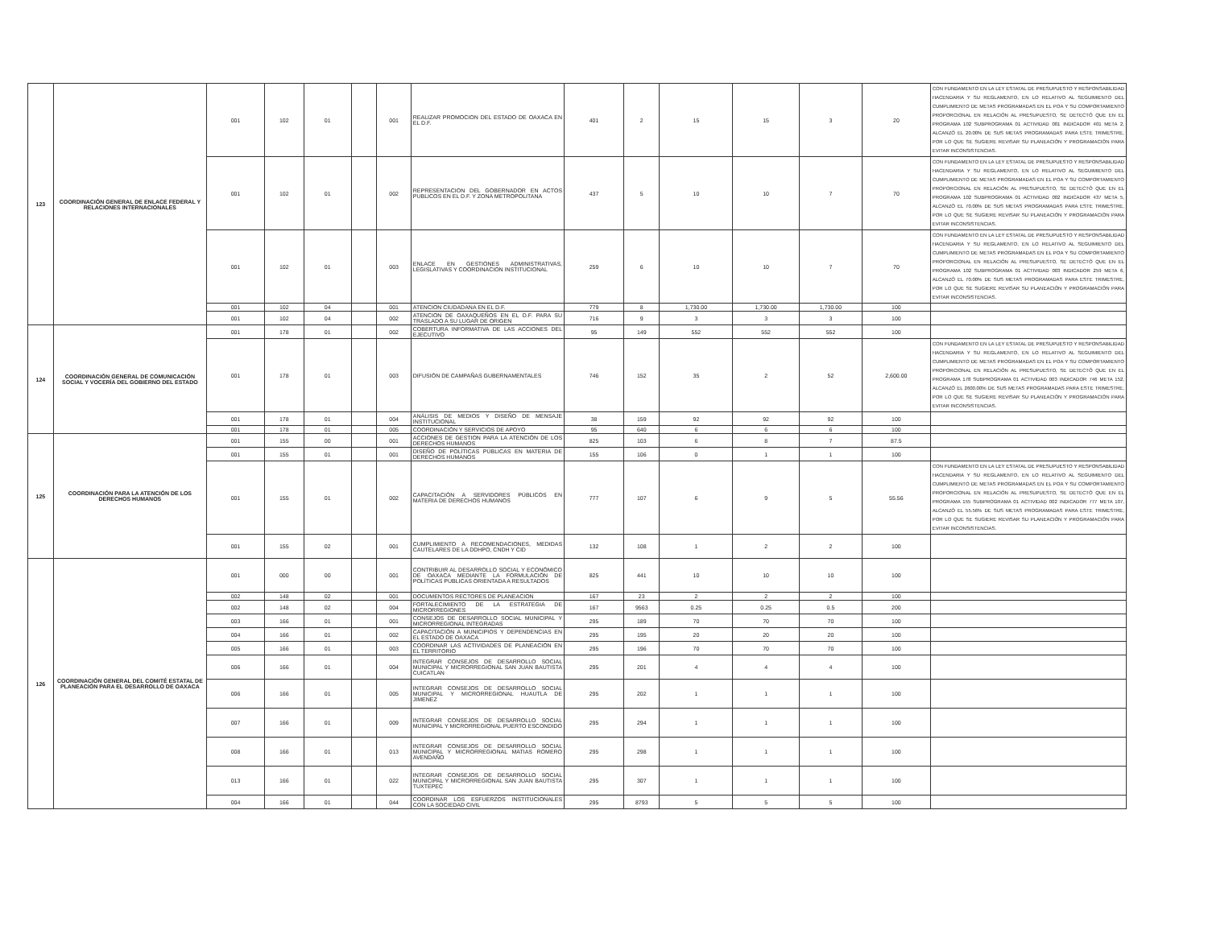| 123 | COORDINACIÓN GENERAL DE ENLACE FEDERAL Y RELACIONES INTERNACIONALES | 001 | 102 | 01 | | 001 | REALIZAR PROMOCION DEL ESTADO DE OAXACA EN EL D.F. | 401 | 2 | 15 | 15 | 3 | 20 | CON FUNDAMENTO EN LA LEY ESTATAL DE PRESUPUESTO Y RESPONSABILIDAD HACENDARIA Y SU REGLAMENTO, EN LO RELATIVO AL SEGUIMIENTO DEL CUMPLIMIENTO DE METAS PROGRAMADAS EN EL POA Y SU COMPORTAMIENTO PROPORCIONAL EN RELACIÓN AL PRESUPUESTO, SE DETECTÓ QUE EN EL PROGRAMA 102 SUBPROGRAMA 01 ACTIVIDAD 001 INDICADOR 401 META 2, ALCANZÓ EL 20.00% DE SUS METAS PROGRAMADAS PARA ESTE TRIMESTRE, POR LO QUE SE SUGIERE REVISAR SU PLANEACIÓN Y PROGRAMACIÓN PARA EVITAR INCONSISTENCIAS. |
| | | 001 | 102 | 01 | | 002 | REPRESENTACION DEL GOBERNADOR EN ACTOS PUBLICOS EN EL D.F. Y ZONA METROPOLITANA | 437 | 5 | 10 | 10 | 7 | 70 | CON FUNDAMENTO EN LA LEY ESTATAL DE PRESUPUESTO Y RESPONSABILIDAD HACENDARIA Y SU REGLAMENTO, EN LO RELATIVO AL SEGUIMIENTO DEL CUMPLIMIENTO DE METAS PROGRAMADAS EN EL POA Y SU COMPORTAMIENTO PROPORCIONAL EN RELACIÓN AL PRESUPUESTO, SE DETECTÓ QUE EN EL PROGRAMA 102 SUBPROGRAMA 01 ACTIVIDAD 002 INDICADOR 437 META 5, ALCANZÓ EL 70.00% DE SUS METAS PROGRAMADAS PARA ESTE TRIMESTRE, POR LO QUE SE SUGIERE REVISAR SU PLANEACIÓN Y PROGRAMACIÓN PARA EVITAR INCONSISTENCIAS. |
| | | 001 | 102 | 01 | | 003 | ENLACE EN GESTIONES ADMINISTRATIVAS, LEGISLATIVAS Y COORDINACION INSTITUCIONAL | 259 | 6 | 10 | 10 | 7 | 70 | CON FUNDAMENTO EN LA LEY ESTATAL DE PRESUPUESTO Y RESPONSABILIDAD HACENDARIA Y SU REGLAMENTO, EN LO RELATIVO AL SEGUIMIENTO DEL CUMPLIMIENTO DE METAS PROGRAMADAS EN EL POA Y SU COMPORTAMIENTO PROPORCIONAL EN RELACIÓN AL PRESUPUESTO, SE DETECTÓ QUE EN EL PROGRAMA 102 SUBPROGRAMA 01 ACTIVIDAD 003 INDICADOR 259 META 6, ALCANZÓ EL 70.00% DE SUS METAS PROGRAMADAS PARA ESTE TRIMESTRE, POR LO QUE SE SUGIERE REVISAR SU PLANEACIÓN Y PROGRAMACIÓN PARA EVITAR INCONSISTENCIAS. |
| | | 001 | 102 | 04 | | 001 | ATENCION CIUDADANA EN EL D.F. | 779 | 8 | 1,730.00 | 1,730.00 | 1,730.00 | 100 | |
| | | 001 | 102 | 04 | | 002 | ATENCION DE OAXAQUEÑOS EN EL D.F. PARA SU TRASLADO A SU LUGAR DE ORIGEN | 716 | 9 | 3 | 3 | 3 | 100 | |
| 124 | COORDINACIÓN GENERAL DE COMUNICACIÓN SOCIAL Y VOCERÍA DEL GOBIERNO DEL ESTADO | 001 | 178 | 01 | | 002 | COBERTURA INFORMATIVA DE LAS ACCIONES DEL EJECUTIVO | 95 | 149 | 552 | 552 | 552 | 100 | |
| | | 001 | 178 | 01 | | 003 | DIFUSIÓN DE CAMPAÑAS GUBERNAMENTALES | 746 | 152 | 35 | 2 | 52 | 2,600.00 | CON FUNDAMENTO EN LA LEY ESTATAL DE PRESUPUESTO Y RESPONSABILIDAD HACENDARIA Y SU REGLAMENTO, EN LO RELATIVO AL SEGUIMIENTO DEL CUMPLIMIENTO DE METAS PROGRAMADAS EN EL POA Y SU COMPORTAMIENTO PROPORCIONAL EN RELACIÓN AL PRESUPUESTO, SE DETECTÓ QUE EN EL PROGRAMA 178 SUBPROGRAMA 01 ACTIVIDAD 003 INDICADOR 746 META 152, ALCANZÓ EL 2600.00% DE SUS METAS PROGRAMADAS PARA ESTE TRIMESTRE, POR LO QUE SE SUGIERE REVISAR SU PLANEACIÓN Y PROGRAMACIÓN PARA EVITAR INCONSISTENCIAS. |
| | | 001 | 178 | 01 | | 004 | ANÁLISIS DE MEDIOS Y DISEÑO DE MENSAJE INSTITUCIONAL | 38 | 159 | 92 | 92 | 92 | 100 | |
| | | 001 | 178 | 01 | | 005 | COORDINACIÓN Y SERVICIOS DE APOYO | 95 | 640 | 6 | 6 | 6 | 100 | |
| 125 | COORDINACIÓN PARA LA ATENCIÓN DE LOS DERECHOS HUMANOS | 001 | 155 | 00 | | 001 | ACCIONES DE GESTION PARA LA ATENCIÓN DE LOS DERECHOS HUMANOS | 825 | 103 | 6 | 8 | 7 | 87.5 | |
| | | 001 | 155 | 01 | | 001 | DISEÑO DE POLÍTICAS PÚBLICAS EN MATERIA DE DERECHOS HUMANOS | 155 | 106 | 0 | 1 | 1 | 100 | |
| | | 001 | 155 | 01 | | 002 | CAPACITACIÓN A SERVIDORES PÚBLICOS EN MATERIA DE DERECHOS HUMANOS | 777 | 107 | 6 | 9 | 5 | 55.56 | CON FUNDAMENTO EN LA LEY ESTATAL DE PRESUPUESTO Y RESPONSABILIDAD HACENDARIA Y SU REGLAMENTO, EN LO RELATIVO AL SEGUIMIENTO DEL CUMPLIMIENTO DE METAS PROGRAMADAS EN EL POA Y SU COMPORTAMIENTO PROPORCIONAL EN RELACIÓN AL PRESUPUESTO, SE DETECTÓ QUE EN EL PROGRAMA 155 SUBPROGRAMA 01 ACTIVIDAD 002 INDICADOR 777 META 107, ALCANZÓ EL 55.56% DE SUS METAS PROGRAMADAS PARA ESTE TRIMESTRE, POR LO QUE SE SUGIERE REVISAR SU PLANEACIÓN Y PROGRAMACIÓN PARA EVITAR INCONSISTENCIAS. |
| | | 001 | 155 | 02 | | 001 | CUMPLIMIENTO A RECOMENDACIONES, MEDIDAS CAUTELARES DE LA DDHPO, CNDH Y CID | 132 | 108 | 1 | 2 | 2 | 100 | |
| 126 | COORDINACIÓN GENERAL DEL COMITÉ ESTATAL DE PLANEACIÓN PARA EL DESARROLLO DE OAXACA | 001 | 000 | 00 | | 001 | CONTRIBUIR AL DESARROLLO SOCIAL Y ECONÓMICO DE OAXACA MEDIANTE LA FORMULACIÓN DE POLÍTICAS PUBLICAS ORIENTADA A RESULTADOS | 825 | 441 | 10 | 10 | 10 | 100 | |
| | | 002 | 148 | 02 | | 001 | DOCUMENTOS RECTORES DE PLANEACION | 167 | 23 | 2 | 2 | 2 | 100 | |
| | | 002 | 148 | 02 | | 004 | FORTALECIMIENTO DE LA ESTRATEGIA DE MICRORREGIONES | 167 | 9563 | 0.25 | 0.25 | 0.5 | 200 | |
| | | 003 | 166 | 01 | | 001 | CONSEJOS DE DESARROLLO SOCIAL MUNICIPAL Y MICRORREGIONAL INTEGRADAS | 295 | 189 | 70 | 70 | 70 | 100 | |
| | | 004 | 166 | 01 | | 002 | CAPACITACIÓN A MUNICIPIOS Y DEPENDENCIAS EN EL ESTADO DE OAXACA | 295 | 195 | 20 | 20 | 20 | 100 | |
| | | 005 | 166 | 01 | | 003 | COORDINAR LAS ACTIVIDADES DE PLANEACIÓN EN EL TERRITORIO | 295 | 196 | 70 | 70 | 70 | 100 | |
| | | 006 | 166 | 01 | | 004 | INTEGRAR CONSEJOS DE DESARROLLO SOCIAL MUNICIPAL Y MICRORREGIONAL SAN JUAN BAUTISTA CUICATLAN | 295 | 201 | 4 | 4 | 4 | 100 | |
| | | 006 | 166 | 01 | | 005 | INTEGRAR CONSEJOS DE DESARROLLO SOCIAL MUNICIPAL Y MICRORREGIONAL HUAUTLA DE JIMENEZ | 295 | 202 | 1 | 1 | 1 | 100 | |
| | | 007 | 166 | 01 | | 009 | INTEGRAR CONSEJOS DE DESARROLLO SOCIAL MUNICIPAL Y MICRORREGIONAL PUERTO ESCONDIDO | 295 | 294 | 1 | 1 | 1 | 100 | |
| | | 008 | 166 | 01 | | 013 | INTEGRAR CONSEJOS DE DESARROLLO SOCIAL MUNICIPAL Y MICRORREGIONAL MATIAS ROMERO AVENDAÑO | 295 | 298 | 1 | 1 | 1 | 100 | |
| | | 013 | 166 | 01 | | 022 | INTEGRAR CONSEJOS DE DESARROLLO SOCIAL MUNICIPAL Y MICRORREGIONAL SAN JUAN BAUTISTA TUXTEPEC | 295 | 307 | 1 | 1 | 1 | 100 | |
| | | 004 | 166 | 01 | | 044 | COORDINAR LOS ESFUERZOS INSTITUCIONALES CON LA SOCIEDAD CIVIL | 295 | 8793 | 5 | 5 | 5 | 100 | |